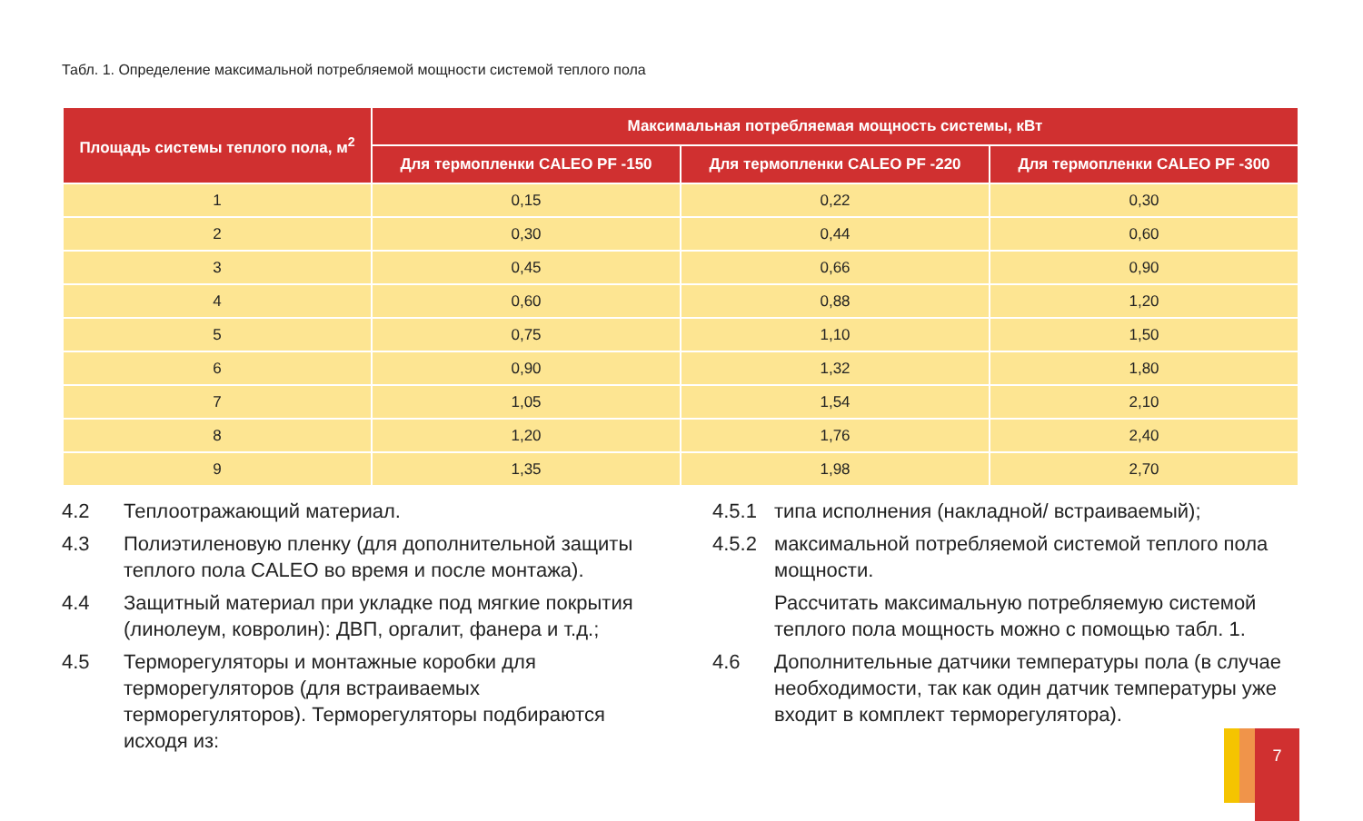Табл. 1. Определение максимальной потребляемой мощности системой теплого пола
| Площадь системы теплого пола, м<sup>2</sup> | Максимальная потребляемая мощность системы, кВт | | |
| --- | --- | --- | --- |
| | Для термопленки CALEO PF -150 | Для термопленки CALEO PF -220 | Для термопленки CALEO PF -300 |
| 1 | 0,15 | 0,22 | 0,30 |
| 2 | 0,30 | 0,44 | 0,60 |
| 3 | 0,45 | 0,66 | 0,90 |
| 4 | 0,60 | 0,88 | 1,20 |
| 5 | 0,75 | 1,10 | 1,50 |
| 6 | 0,90 | 1,32 | 1,80 |
| 7 | 1,05 | 1,54 | 2,10 |
| 8 | 1,20 | 1,76 | 2,40 |
| 9 | 1,35 | 1,98 | 2,70 |
4.2 Теплоотражающий материал.
4.3 Полиэтиленовую пленку (для дополнительной защиты теплого пола CALEO во время и после монтажа).
4.4 Защитный материал при укладке под мягкие покрытия (линолеум, ковролин): ДВП, оргалит, фанера и т.д.;
4.5 Терморегуляторы и монтажные коробки для терморегуляторов (для встраиваемых терморегуляторов). Терморегуляторы подбираются исходя из:
4.5.1 типа исполнения (накладной/ встраиваемый);
4.5.2 максимальной потребляемой системой теплого пола мощности.
Рассчитать максимальную потребляемую системой теплого пола мощность можно с помощью табл. 1.
4.6 Дополнительные датчики температуры пола (в случае необходимости, так как один датчик температуры уже входит в комплект терморегулятора).
7